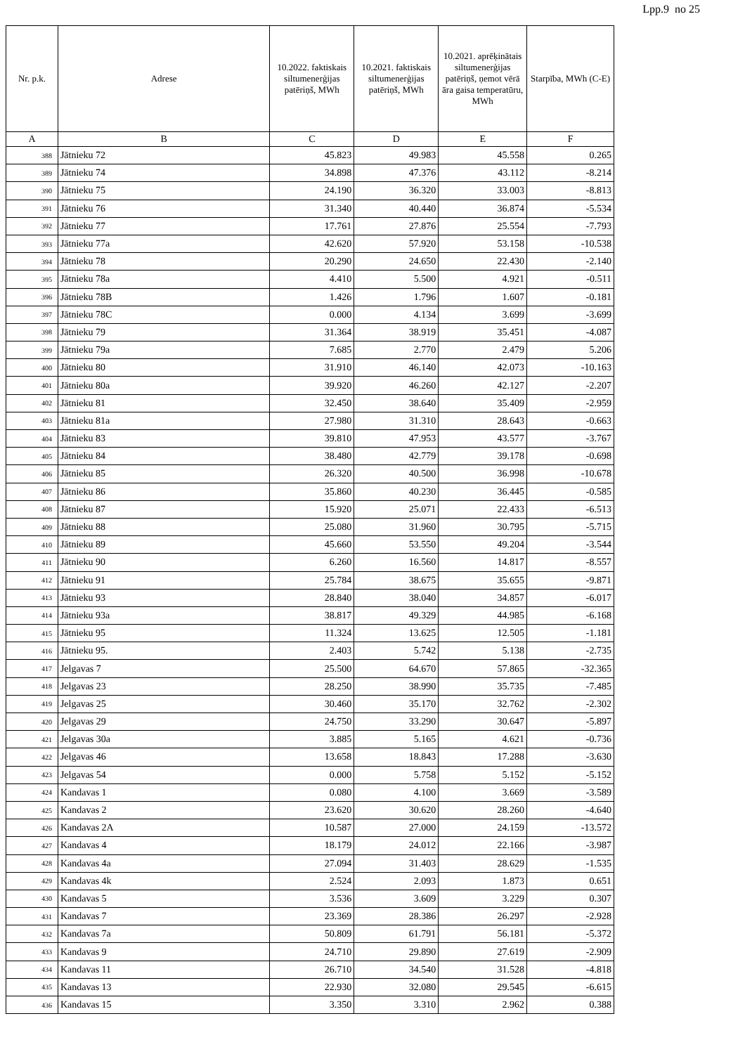Lpp.9 no 25
| Nr. p.k. | Adrese | 10.2022. faktiskais siltumenerģijas patēriņš, MWh | 10.2021. faktiskais siltumenerģijas patēriņš, MWh | 10.2021. aprēķinātais siltumenerģijas patēriņš, ņemot vērā āra gaisa temperatūru, MWh | Starpība, MWh (C-E) |
| --- | --- | --- | --- | --- | --- |
| A | B | C | D | E | F |
| 388 | Jātnieku 72 | 45.823 | 49.983 | 45.558 | 0.265 |
| 389 | Jātnieku 74 | 34.898 | 47.376 | 43.112 | -8.214 |
| 390 | Jātnieku 75 | 24.190 | 36.320 | 33.003 | -8.813 |
| 391 | Jātnieku 76 | 31.340 | 40.440 | 36.874 | -5.534 |
| 392 | Jātnieku 77 | 17.761 | 27.876 | 25.554 | -7.793 |
| 393 | Jātnieku 77a | 42.620 | 57.920 | 53.158 | -10.538 |
| 394 | Jātnieku 78 | 20.290 | 24.650 | 22.430 | -2.140 |
| 395 | Jātnieku 78a | 4.410 | 5.500 | 4.921 | -0.511 |
| 396 | Jātnieku 78B | 1.426 | 1.796 | 1.607 | -0.181 |
| 397 | Jātnieku 78C | 0.000 | 4.134 | 3.699 | -3.699 |
| 398 | Jātnieku 79 | 31.364 | 38.919 | 35.451 | -4.087 |
| 399 | Jātnieku 79a | 7.685 | 2.770 | 2.479 | 5.206 |
| 400 | Jātnieku 80 | 31.910 | 46.140 | 42.073 | -10.163 |
| 401 | Jātnieku 80a | 39.920 | 46.260 | 42.127 | -2.207 |
| 402 | Jātnieku 81 | 32.450 | 38.640 | 35.409 | -2.959 |
| 403 | Jātnieku 81a | 27.980 | 31.310 | 28.643 | -0.663 |
| 404 | Jātnieku 83 | 39.810 | 47.953 | 43.577 | -3.767 |
| 405 | Jātnieku 84 | 38.480 | 42.779 | 39.178 | -0.698 |
| 406 | Jātnieku 85 | 26.320 | 40.500 | 36.998 | -10.678 |
| 407 | Jātnieku 86 | 35.860 | 40.230 | 36.445 | -0.585 |
| 408 | Jātnieku 87 | 15.920 | 25.071 | 22.433 | -6.513 |
| 409 | Jātnieku 88 | 25.080 | 31.960 | 30.795 | -5.715 |
| 410 | Jātnieku 89 | 45.660 | 53.550 | 49.204 | -3.544 |
| 411 | Jātnieku 90 | 6.260 | 16.560 | 14.817 | -8.557 |
| 412 | Jātnieku 91 | 25.784 | 38.675 | 35.655 | -9.871 |
| 413 | Jātnieku 93 | 28.840 | 38.040 | 34.857 | -6.017 |
| 414 | Jātnieku 93a | 38.817 | 49.329 | 44.985 | -6.168 |
| 415 | Jātnieku 95 | 11.324 | 13.625 | 12.505 | -1.181 |
| 416 | Jātnieku 95. | 2.403 | 5.742 | 5.138 | -2.735 |
| 417 | Jelgavas 7 | 25.500 | 64.670 | 57.865 | -32.365 |
| 418 | Jelgavas 23 | 28.250 | 38.990 | 35.735 | -7.485 |
| 419 | Jelgavas 25 | 30.460 | 35.170 | 32.762 | -2.302 |
| 420 | Jelgavas 29 | 24.750 | 33.290 | 30.647 | -5.897 |
| 421 | Jelgavas 30a | 3.885 | 5.165 | 4.621 | -0.736 |
| 422 | Jelgavas 46 | 13.658 | 18.843 | 17.288 | -3.630 |
| 423 | Jelgavas 54 | 0.000 | 5.758 | 5.152 | -5.152 |
| 424 | Kandavas 1 | 0.080 | 4.100 | 3.669 | -3.589 |
| 425 | Kandavas 2 | 23.620 | 30.620 | 28.260 | -4.640 |
| 426 | Kandavas 2A | 10.587 | 27.000 | 24.159 | -13.572 |
| 427 | Kandavas 4 | 18.179 | 24.012 | 22.166 | -3.987 |
| 428 | Kandavas 4a | 27.094 | 31.403 | 28.629 | -1.535 |
| 429 | Kandavas 4k | 2.524 | 2.093 | 1.873 | 0.651 |
| 430 | Kandavas 5 | 3.536 | 3.609 | 3.229 | 0.307 |
| 431 | Kandavas 7 | 23.369 | 28.386 | 26.297 | -2.928 |
| 432 | Kandavas 7a | 50.809 | 61.791 | 56.181 | -5.372 |
| 433 | Kandavas 9 | 24.710 | 29.890 | 27.619 | -2.909 |
| 434 | Kandavas 11 | 26.710 | 34.540 | 31.528 | -4.818 |
| 435 | Kandavas 13 | 22.930 | 32.080 | 29.545 | -6.615 |
| 436 | Kandavas 15 | 3.350 | 3.310 | 2.962 | 0.388 |